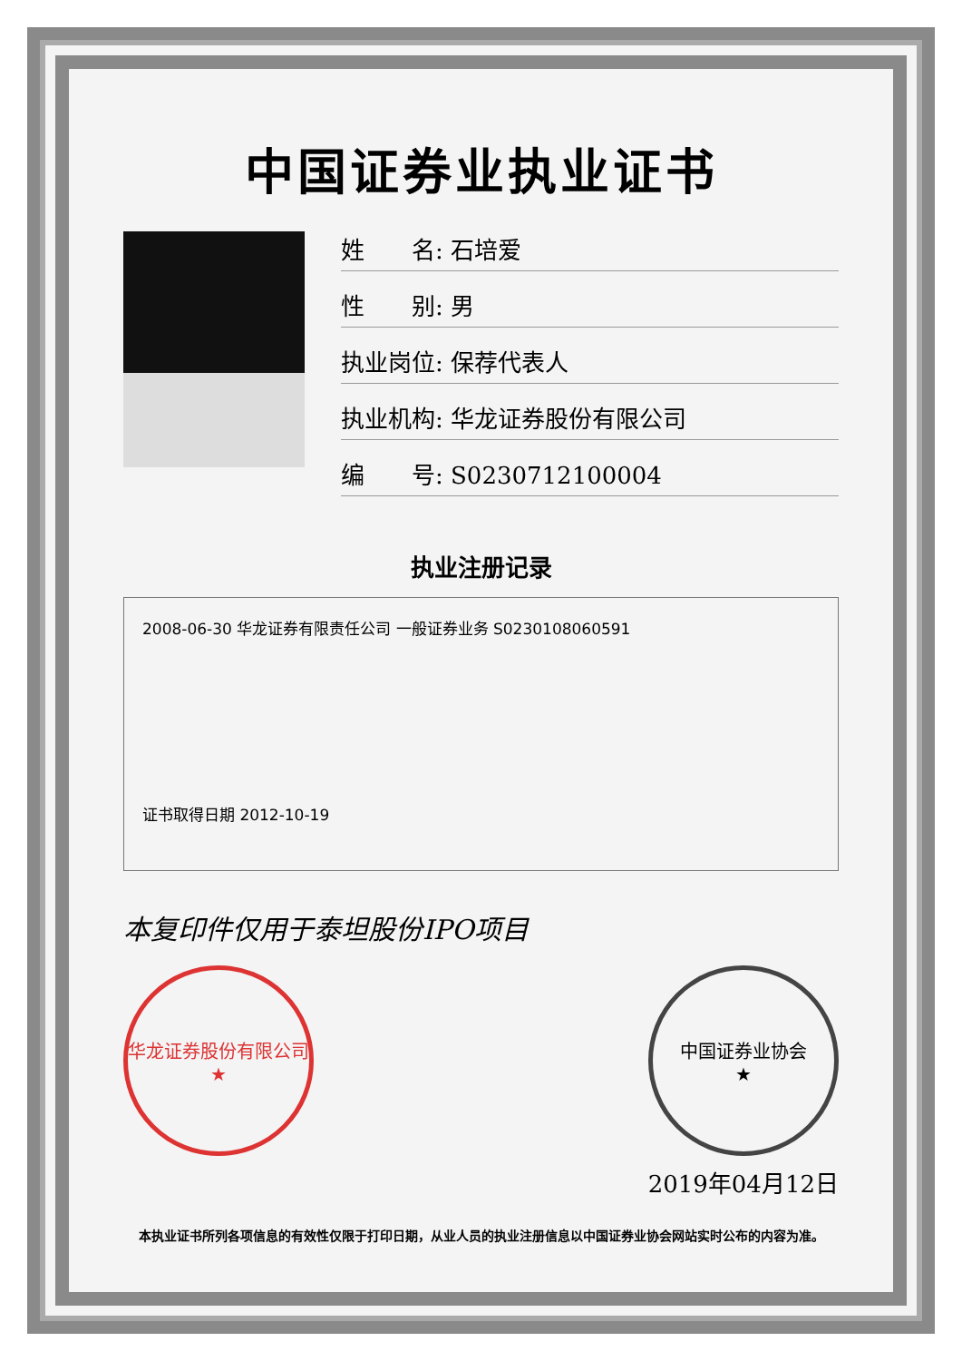中国证券业执业证书
姓　　名: 石培爱
性　　别: 男
执业岗位: 保荐代表人
执业机构: 华龙证券股份有限公司
编　　号: S0230712100004
执业注册记录
2008-06-30 华龙证券有限责任公司 一般证券业务 S0230108060591
证书取得日期 2012-10-19
本复印件仅用于泰坦股份IPO项目
华龙证券股份有限公司
★
中国证券业协会
★
2019年04月12日
本执业证书所列各项信息的有效性仅限于打印日期，从业人员的执业注册信息以中国证券业协会网站实时公布的内容为准。